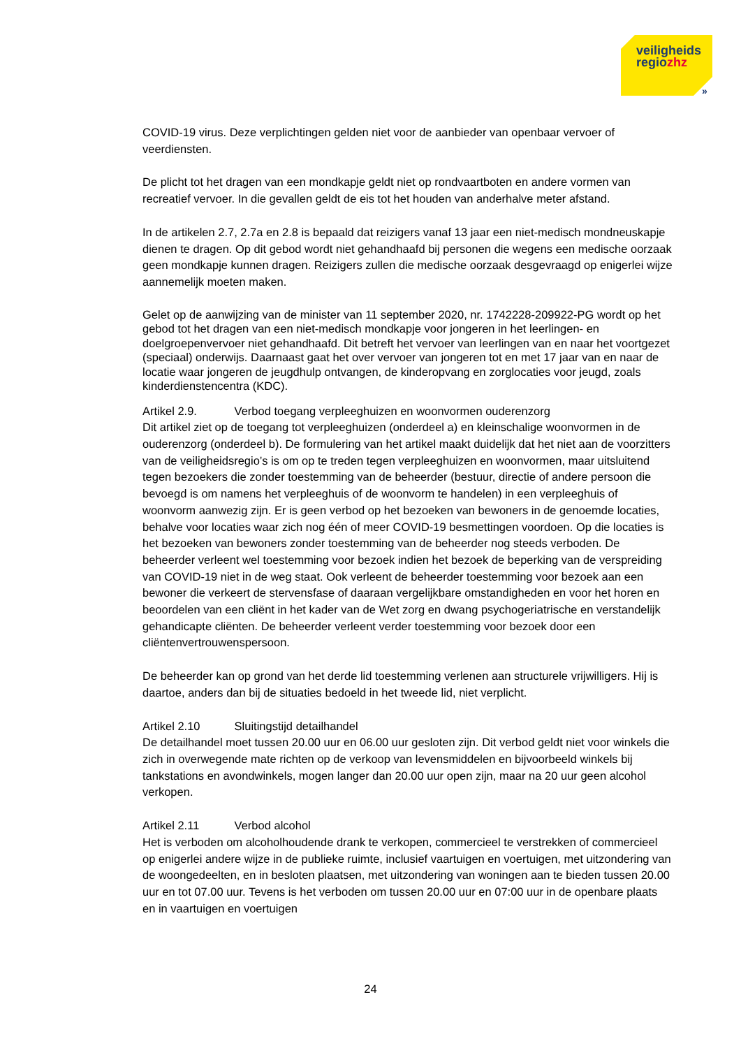veiligheids
regiozhz
»
COVID-19 virus. Deze verplichtingen gelden niet voor de aanbieder van openbaar vervoer of veerdiensten.
De plicht tot het dragen van een mondkapje geldt niet op rondvaartboten en andere vormen van recreatief vervoer. In die gevallen geldt de eis tot het houden van anderhalve meter afstand.
In de artikelen 2.7, 2.7a en 2.8 is bepaald dat reizigers vanaf 13 jaar een niet-medisch mondneuskapje dienen te dragen. Op dit gebod wordt niet gehandhaafd bij personen die wegens een medische oorzaak geen mondkapje kunnen dragen. Reizigers zullen die medische oorzaak desgevraagd op enigerlei wijze aannemelijk moeten maken.
Gelet op de aanwijzing van de minister van 11 september 2020, nr. 1742228-209922-PG wordt op het gebod tot het dragen van een niet-medisch mondkapje voor jongeren in het leerlingen- en doelgroepenvervoer niet gehandhaafd. Dit betreft het vervoer van leerlingen van en naar het voortgezet (speciaal) onderwijs. Daarnaast gaat het over vervoer van jongeren tot en met 17 jaar van en naar de locatie waar jongeren de jeugdhulp ontvangen, de kinderopvang en zorglocaties voor jeugd, zoals kinderdienstencentra (KDC).
Artikel 2.9. Verbod toegang verpleeghuizen en woonvormen ouderenzorg
Dit artikel ziet op de toegang tot verpleeghuizen (onderdeel a) en kleinschalige woonvormen in de ouderenzorg (onderdeel b). De formulering van het artikel maakt duidelijk dat het niet aan de voorzitters van de veiligheidsregio’s is om op te treden tegen verpleeghuizen en woonvormen, maar uitsluitend tegen bezoekers die zonder toestemming van de beheerder (bestuur, directie of andere persoon die bevoegd is om namens het verpleeghuis of de woonvorm te handelen) in een verpleeghuis of woonvorm aanwezig zijn. Er is geen verbod op het bezoeken van bewoners in de genoemde locaties, behalve voor locaties waar zich nog één of meer COVID-19 besmettingen voordoen. Op die locaties is het bezoeken van bewoners zonder toestemming van de beheerder nog steeds verboden. De beheerder verleent wel toestemming voor bezoek indien het bezoek de beperking van de verspreiding van COVID-19 niet in de weg staat. Ook verleent de beheerder toestemming voor bezoek aan een bewoner die verkeert de stervensfase of daaraan vergelijkbare omstandigheden en voor het horen en beoordelen van een cliënt in het kader van de Wet zorg en dwang psychogeriatrische en verstandelijk gehandicapte cliënten. De beheerder verleent verder toestemming voor bezoek door een cliëntenvertrouwenspersoon.
De beheerder kan op grond van het derde lid toestemming verlenen aan structurele vrijwilligers. Hij is daartoe, anders dan bij de situaties bedoeld in het tweede lid, niet verplicht.
Artikel 2.10 Sluitingstijd detailhandel
De detailhandel moet tussen 20.00 uur en 06.00 uur gesloten zijn. Dit verbod geldt niet voor winkels die zich in overwegende mate richten op de verkoop van levensmiddelen en bijvoorbeeld winkels bij tankstations en avondwinkels, mogen langer dan 20.00 uur open zijn, maar na 20 uur geen alcohol verkopen.
Artikel 2.11 Verbod alcohol
Het is verboden om alcoholhoudende drank te verkopen, commercieel te verstrekken of commercieel op enigerlei andere wijze in de publieke ruimte, inclusief vaartuigen en voertuigen, met uitzondering van de woongedeelten, en in besloten plaatsen, met uitzondering van woningen aan te bieden tussen 20.00 uur en tot 07.00 uur. Tevens is het verboden om tussen 20.00 uur en 07:00 uur in de openbare plaats en in vaartuigen en voertuigen
24